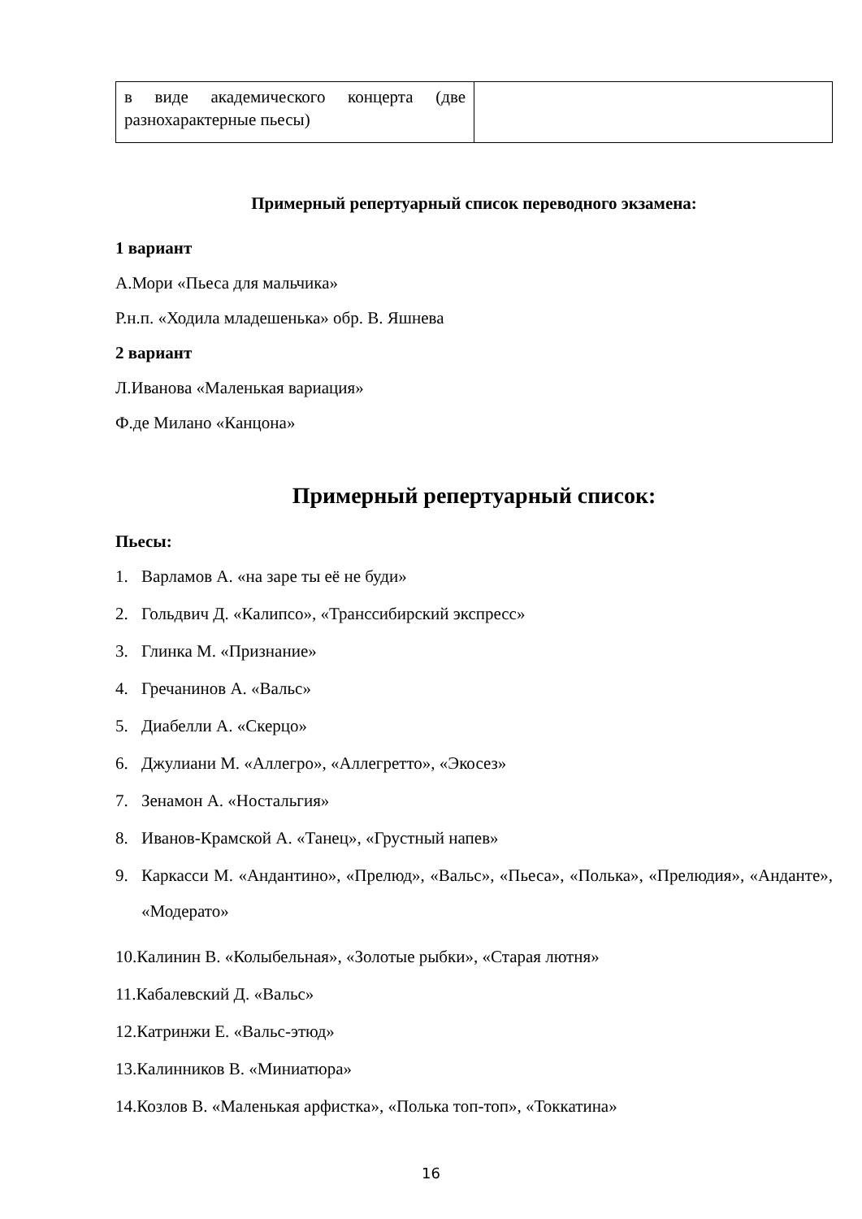| в виде академического концерта (две разнохарактерные пьесы) | |
Примерный репертуарный список переводного экзамена:
1 вариант
А.Мори «Пьеса для мальчика»
Р.н.п. «Ходила младешенька» обр. В. Яшнева
2 вариант
Л.Иванова «Маленькая вариация»
Ф.де Милано «Канцона»
Примерный репертуарный список:
Пьесы:
1. Варламов А. «на заре ты её не буди»
2. Гольдвич Д. «Калипсо», «Транссибирский экспресс»
3. Глинка М. «Признание»
4. Гречанинов А. «Вальс»
5. Диабелли А. «Скерцо»
6. Джулиани М. «Аллегро», «Аллегретто», «Экосез»
7. Зенамон А. «Ностальгия»
8. Иванов-Крамской А. «Танец», «Грустный напев»
9.
Каркасси М. «Андантино», «Прелюд», «Вальс», «Пьеса», «Полька», «Прелюдия», «Анданте», «Модерато»
10. Калинин В. «Колыбельная», «Золотые рыбки», «Старая лютня»
11. Кабалевский Д. «Вальс»
12. Катринжи Е. «Вальс-этюд»
13. Калинников В. «Миниатюра»
14. Козлов В. «Маленькая арфистка», «Полька топ-топ», «Токкатина»
16